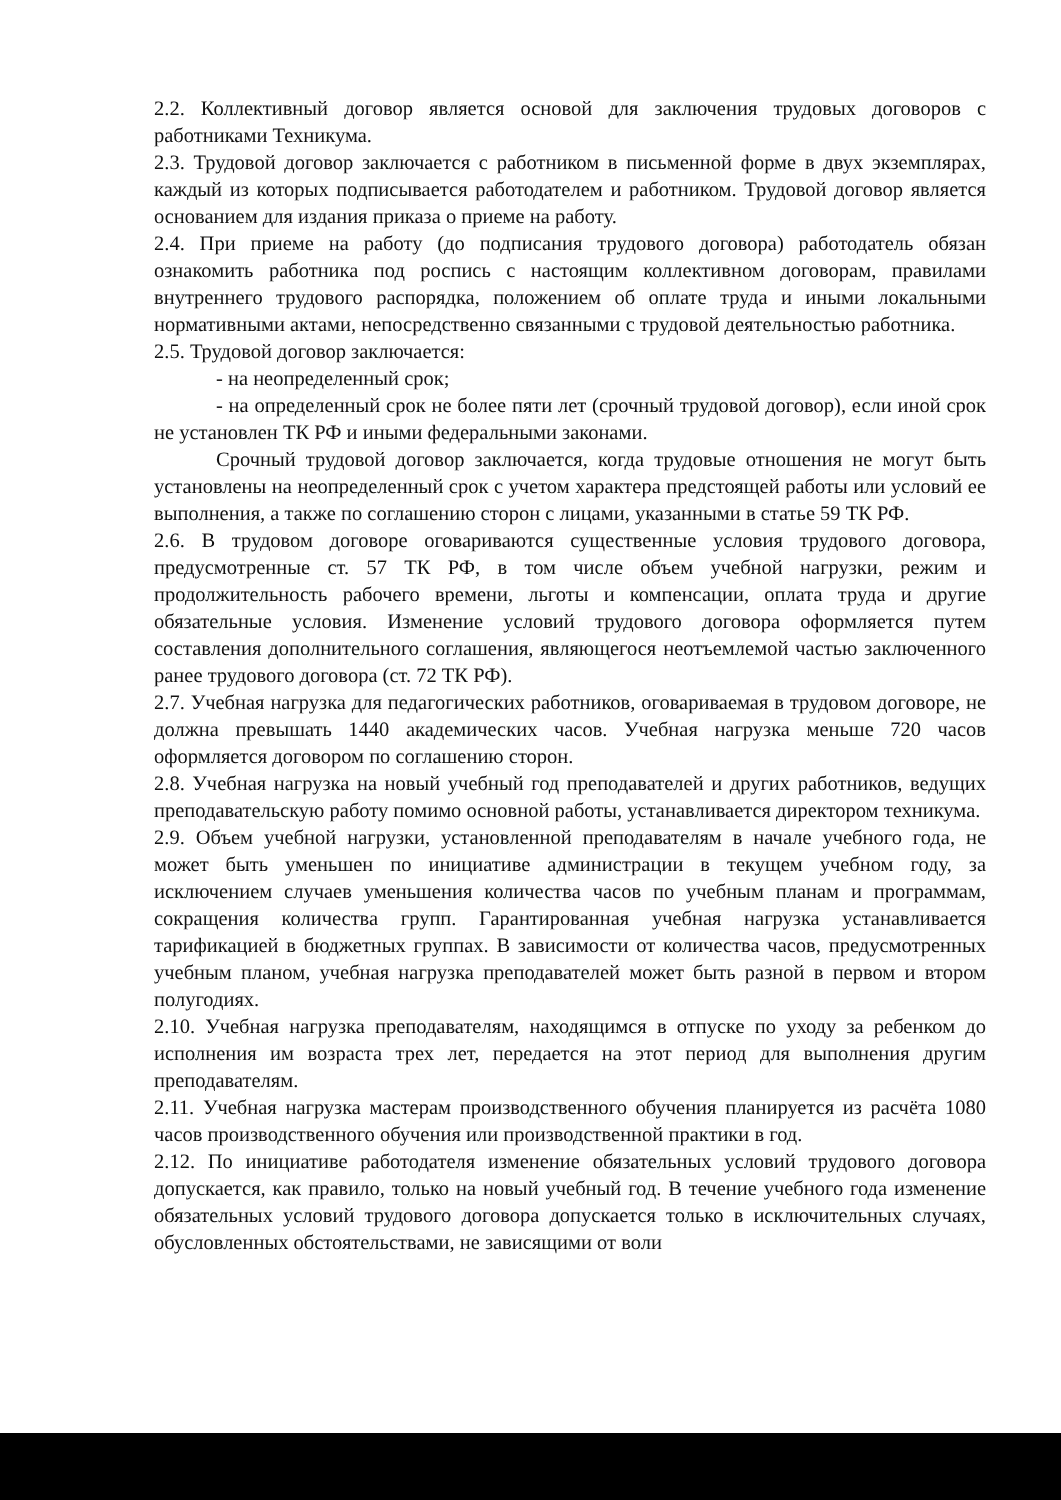2.2. Коллективный договор является основой для заключения трудовых договоров с работниками Техникума.
2.3. Трудовой договор заключается с работником в письменной форме в двух экземплярах, каждый из которых подписывается работодателем и работником. Трудовой договор является основанием для издания приказа о приеме на работу.
2.4. При приеме на работу (до подписания трудового договора) работодатель обязан ознакомить работника под роспись с настоящим коллективном договорам, правилами внутреннего трудового распорядка, положением об оплате труда и иными локальными нормативными актами, непосредственно связанными с трудовой деятельностью работника.
2.5. Трудовой договор заключается:
- на неопределенный срок;
- на определенный срок не более пяти лет (срочный трудовой договор), если иной срок не установлен ТК РФ и иными федеральными законами.
Срочный трудовой договор заключается, когда трудовые отношения не могут быть установлены на неопределенный срок с учетом характера предстоящей работы или условий ее выполнения, а также по соглашению сторон с лицами, указанными в статье 59 ТК РФ.
2.6. В трудовом договоре оговариваются существенные условия трудового договора, предусмотренные ст. 57 ТК РФ, в том числе объем учебной нагрузки, режим и продолжительность рабочего времени, льготы и компенсации, оплата труда и другие обязательные условия. Изменение условий трудового договора оформляется путем составления дополнительного соглашения, являющегося неотъемлемой частью заключенного ранее трудового договора (ст. 72 ТК РФ).
2.7. Учебная нагрузка для педагогических работников, оговариваемая в трудовом договоре, не должна превышать 1440 академических часов. Учебная нагрузка меньше 720 часов оформляется договором по соглашению сторон.
2.8. Учебная нагрузка на новый учебный год преподавателей и других работников, ведущих преподавательскую работу помимо основной работы, устанавливается директором техникума.
2.9. Объем учебной нагрузки, установленной преподавателям в начале учебного года, не может быть уменьшен по инициативе администрации в текущем учебном году, за исключением случаев уменьшения количества часов по учебным планам и программам, сокращения количества групп. Гарантированная учебная нагрузка устанавливается тарификацией в бюджетных группах. В зависимости от количества часов, предусмотренных учебным планом, учебная нагрузка преподавателей может быть разной в первом и втором полугодиях.
2.10. Учебная нагрузка преподавателям, находящимся в отпуске по уходу за ребенком до исполнения им возраста трех лет, передается на этот период для выполнения другим преподавателям.
2.11. Учебная нагрузка мастерам производственного обучения планируется из расчёта 1080 часов производственного обучения или производственной практики в год.
2.12. По инициативе работодателя изменение обязательных условий трудового договора допускается, как правило, только на новый учебный год. В течение учебного года изменение обязательных условий трудового договора допускается только в исключительных случаях, обусловленных обстоятельствами, не зависящими от воли